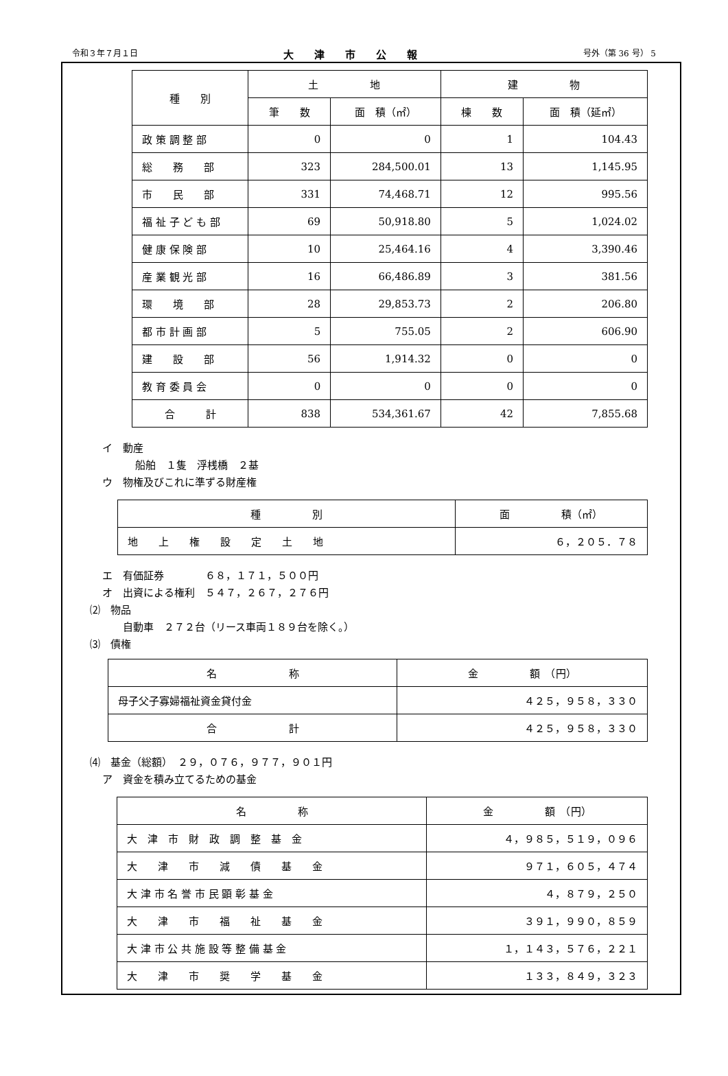令和３年７月１日 大津市公報 号外（第 36 号） 5
| 種 別 | 土 地 | | 建 物 | |
| --- | --- | --- | --- | --- |
| | 筆 数 | 面 積（㎡） | 棟 数 | 面 積（延㎡） |
| 政 策 調 整 部 | 0 | 0 | 1 | 104.43 |
| 総 務 部 | 323 | 284,500.01 | 13 | 1,145.95 |
| 市 民 部 | 331 | 74,468.71 | 12 | 995.56 |
| 福 祉 子 ど も 部 | 69 | 50,918.80 | 5 | 1,024.02 |
| 健 康 保 険 部 | 10 | 25,464.16 | 4 | 3,390.46 |
| 産 業 観 光 部 | 16 | 66,486.89 | 3 | 381.56 |
| 環 境 部 | 28 | 29,853.73 | 2 | 206.80 |
| 都 市 計 画 部 | 5 | 755.05 | 2 | 606.90 |
| 建 設 部 | 56 | 1,914.32 | 0 | 0 |
| 教 育 委 員 会 | 0 | 0 | 0 | 0 |
| 合 計 | 838 | 534,361.67 | 42 | 7,855.68 |
イ　動産
船舶　１隻　浮桟橋　２基
ウ　物権及びこれに準ずる財産権
| 種 別 | 面 積（㎡） |
| --- | --- |
| 地 上 権 設 定 土 地 | ６，２０５．７８ |
エ　有価証券　　　　６８，１７１，５００円
オ　出資による権利　５４７，２６７，２７６円
⑵　物品
自動車　２７２台（リース車両１８９台を除く。）
⑶　債権
| 名 称 | 金 額 （円） |
| --- | --- |
| 母子父子寡婦福祉資金貸付金 | ４２５，９５８，３３０ |
| 合 計 | ４２５，９５８，３３０ |
⑷　基金（総額）　２９，０７６，９７７，９０１円
ア　資金を積み立てるための基金
| 名 称 | 金 額 （円） |
| --- | --- |
| 大 津 市 財 政 調 整 基 金 | ４，９８５，５１９，０９６ |
| 大 津 市 減 債 基 金 | ９７１，６０５，４７４ |
| 大 津 市 名 誉 市 民 顕 彰 基 金 | ４，８７９，２５０ |
| 大 津 市 福 祉 基 金 | ３９１，９９０，８５９ |
| 大 津 市 公 共 施 設 等 整 備 基 金 | １，１４３，５７６，２２１ |
| 大 津 市 奨 学 基 金 | １３３，８４９，３２３ |